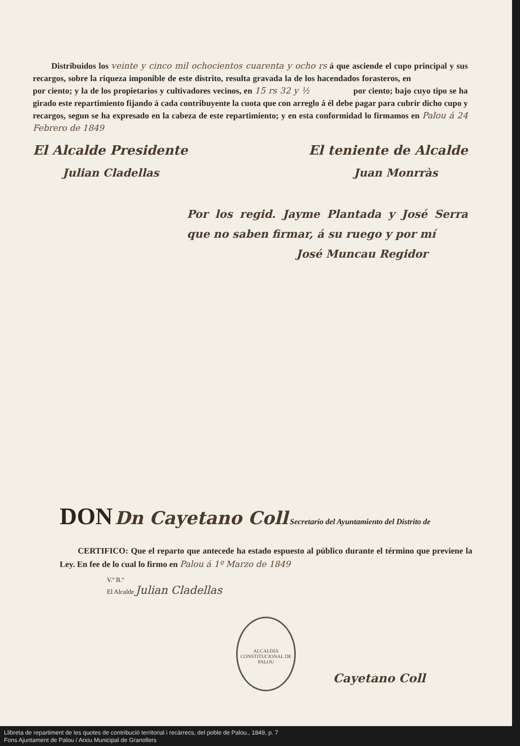Distribuidos los veinte y cinco mil ochocientos cuarenta y ocho rs á que asciende el cupo principal y sus recargos, sobre la riqueza imponible de este distrito, resulta gravada la de los hacendados forasteros, en por ciento; y la de los propietarios y cultivadores vecinos, en 15 rs 32 y ½ por ciento; bajo cuyo tipo se ha girado este repartimiento fijando á cada contribuyente la cuota que con arreglo á él debe pagar para cubrir dicho cupo y recargos, segun se ha expresado en la cabeza de este repartimiento; y en esta conformidad lo firmamos en Palou á 24 Febrero de 1849
El Alcalde Presidente El teniente de Alcalde
Julian Cladellas Juan Monrràs
Por los regid. Jayme Plantada y José Serra que no saben firmar, á su ruego y por mí
José Muncau Regidor
DON Dn Cayetano Coll Secretario del Ayuntamiento del Distrito de
CERTIFICO: Que el reparto que antecede ha estado espuesto al público durante el término que previene la Ley. En fee de lo cual lo firmo en Palou á 1º Marzo de 1849
V.º B.º
El Alcalde Julian Cladellas
Cayetano Coll
ALCALDIA CONSTITUCIONAL DE PALOU
Llibreta de repartiment de les quotes de contribució territorial i recàrrecs, del poble de Palou., 1849, p. 7
Fons Ajuntament de Palou / Arxiu Municipal de Granollers